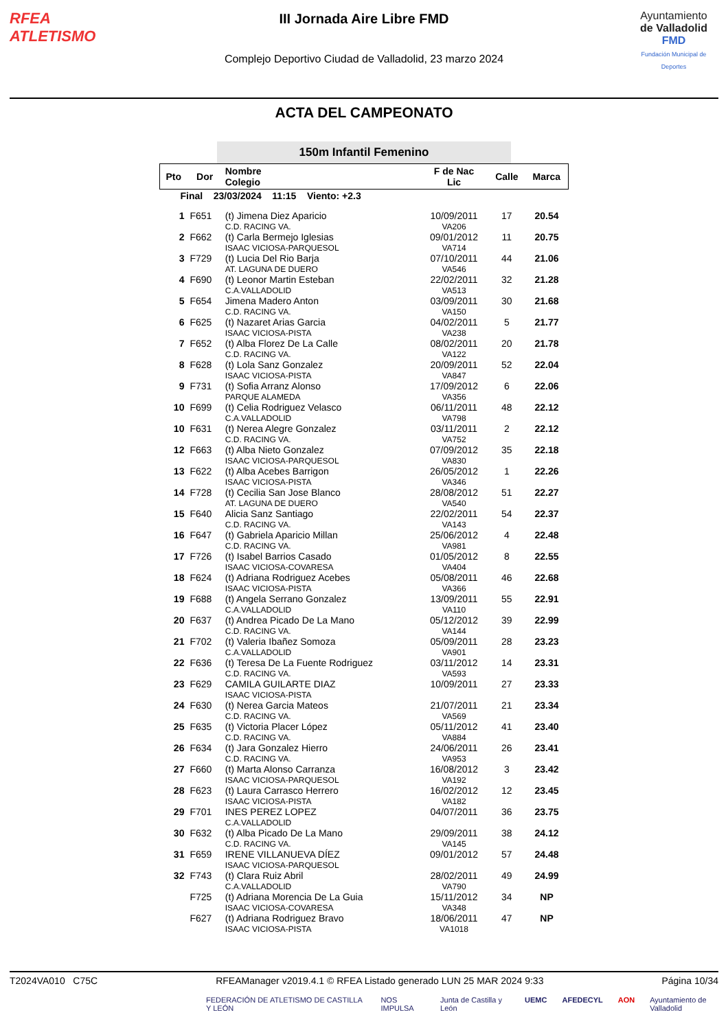RFEA
ATLETISMO
III Jornada Aire Libre FMD
Complejo Deportivo Ciudad de Valladolid, 23 marzo 2024
Ayuntamiento
de Valladolid
FMD
Fundación Municipal de Deportes
ACTA DEL CAMPEONATO
150m Infantil Femenino
| Pto | Dor | Nombre Colegio | F de Nac Lic | Calle | Marca |
| --- | --- | --- | --- | --- | --- |
| Final 23/03/2024 11:15 Viento: +2.3 | | | | | |
| 1 | F651 | (t) Jimena Diez Aparicio C.D. RACING VA. | 10/09/2011 VA206 | 17 | 20.54 |
| 2 | F662 | (t) Carla Bermejo Iglesias ISAAC VICIOSA-PARQUESOL | 09/01/2012 VA714 | 11 | 20.75 |
| 3 | F729 | (t) Lucia Del Rio Barja AT. LAGUNA DE DUERO | 07/10/2011 VA546 | 44 | 21.06 |
| 4 | F690 | (t) Leonor Martin Esteban C.A.VALLADOLID | 22/02/2011 VA513 | 32 | 21.28 |
| 5 | F654 | Jimena Madero Anton C.D. RACING VA. | 03/09/2011 VA150 | 30 | 21.68 |
| 6 | F625 | (t) Nazaret Arias Garcia ISAAC VICIOSA-PISTA | 04/02/2011 VA238 | 5 | 21.77 |
| 7 | F652 | (t) Alba Florez De La Calle C.D. RACING VA. | 08/02/2011 VA122 | 20 | 21.78 |
| 8 | F628 | (t) Lola Sanz Gonzalez ISAAC VICIOSA-PISTA | 20/09/2011 VA847 | 52 | 22.04 |
| 9 | F731 | (t) Sofia Arranz Alonso PARQUE ALAMEDA | 17/09/2012 VA356 | 6 | 22.06 |
| 10 | F699 | (t) Celia Rodriguez Velasco C.A.VALLADOLID | 06/11/2011 VA798 | 48 | 22.12 |
| 10 | F631 | (t) Nerea Alegre Gonzalez C.D. RACING VA. | 03/11/2011 VA752 | 2 | 22.12 |
| 12 | F663 | (t) Alba Nieto Gonzalez ISAAC VICIOSA-PARQUESOL | 07/09/2012 VA830 | 35 | 22.18 |
| 13 | F622 | (t) Alba Acebes Barrigon ISAAC VICIOSA-PISTA | 26/05/2012 VA346 | 1 | 22.26 |
| 14 | F728 | (t) Cecilia San Jose Blanco AT. LAGUNA DE DUERO | 28/08/2012 VA540 | 51 | 22.27 |
| 15 | F640 | Alicia Sanz Santiago C.D. RACING VA. | 22/02/2011 VA143 | 54 | 22.37 |
| 16 | F647 | (t) Gabriela Aparicio Millan C.D. RACING VA. | 25/06/2012 VA981 | 4 | 22.48 |
| 17 | F726 | (t) Isabel Barrios Casado ISAAC VICIOSA-COVARESA | 01/05/2012 VA404 | 8 | 22.55 |
| 18 | F624 | (t) Adriana Rodriguez Acebes ISAAC VICIOSA-PISTA | 05/08/2011 VA366 | 46 | 22.68 |
| 19 | F688 | (t) Angela Serrano Gonzalez C.A.VALLADOLID | 13/09/2011 VA110 | 55 | 22.91 |
| 20 | F637 | (t) Andrea Picado De La Mano C.D. RACING VA. | 05/12/2012 VA144 | 39 | 22.99 |
| 21 | F702 | (t) Valeria Ibañez Somoza C.A.VALLADOLID | 05/09/2011 VA901 | 28 | 23.23 |
| 22 | F636 | (t) Teresa De La Fuente Rodriguez C.D. RACING VA. | 03/11/2012 VA593 | 14 | 23.31 |
| 23 | F629 | CAMILA GUILARTE DIAZ ISAAC VICIOSA-PISTA | 10/09/2011 | 27 | 23.33 |
| 24 | F630 | (t) Nerea Garcia Mateos C.D. RACING VA. | 21/07/2011 VA569 | 21 | 23.34 |
| 25 | F635 | (t) Victoria Placer López C.D. RACING VA. | 05/11/2012 VA884 | 41 | 23.40 |
| 26 | F634 | (t) Jara Gonzalez Hierro C.D. RACING VA. | 24/06/2011 VA953 | 26 | 23.41 |
| 27 | F660 | (t) Marta Alonso Carranza ISAAC VICIOSA-PARQUESOL | 16/08/2012 VA192 | 3 | 23.42 |
| 28 | F623 | (t) Laura Carrasco Herrero ISAAC VICIOSA-PISTA | 16/02/2012 VA182 | 12 | 23.45 |
| 29 | F701 | INES PEREZ LOPEZ C.A.VALLADOLID | 04/07/2011 | 36 | 23.75 |
| 30 | F632 | (t) Alba Picado De La Mano C.D. RACING VA. | 29/09/2011 VA145 | 38 | 24.12 |
| 31 | F659 | IRENE VILLANUEVA DÍEZ ISAAC VICIOSA-PARQUESOL | 09/01/2012 | 57 | 24.48 |
| 32 | F743 | (t) Clara Ruiz Abril C.A.VALLADOLID | 28/02/2011 VA790 | 49 | 24.99 |
| | F725 | (t) Adriana Morencia De La Guia ISAAC VICIOSA-COVARESA | 15/11/2012 VA348 | 34 | NP |
| | F627 | (t) Adriana Rodriguez Bravo ISAAC VICIOSA-PISTA | 18/06/2011 VA1018 | 47 | NP |
T2024VA010 C75C RFEAManager v2019.4.1 © RFEA Listado generado LUN 25 MAR 2024 9:33 Página 10/34
FEDERACIÓN DE ATLETISMO DE CASTILLA Y LEÓN NOS IMPULSA Junta de Castilla y León UEMC AFEDECYL AON Ayuntamiento de Valladolid